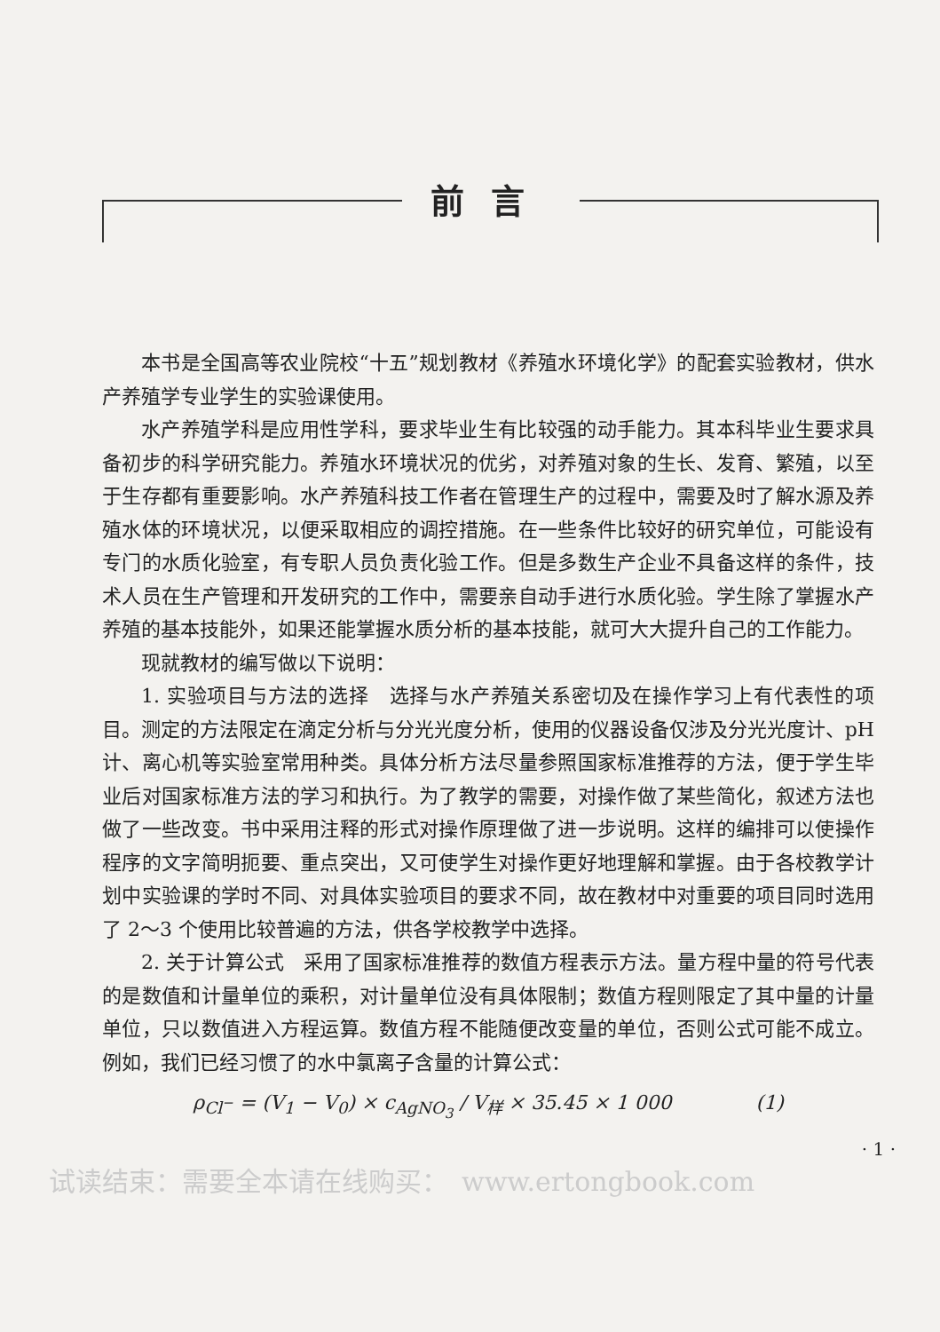前言
本书是全国高等农业院校“十五”规划教材《养殖水环境化学》的配套实验教材，供水产养殖学专业学生的实验课使用。
水产养殖学科是应用性学科，要求毕业生有比较强的动手能力。其本科毕业生要求具备初步的科学研究能力。养殖水环境状况的优劣，对养殖对象的生长、发育、繁殖，以至于生存都有重要影响。水产养殖科技工作者在管理生产的过程中，需要及时了解水源及养殖水体的环境状况，以便采取相应的调控措施。在一些条件比较好的研究单位，可能设有专门的水质化验室，有专职人员负责化验工作。但是多数生产企业不具备这样的条件，技术人员在生产管理和开发研究的工作中，需要亲自动手进行水质化验。学生除了掌握水产养殖的基本技能外，如果还能掌握水质分析的基本技能，就可大大提升自己的工作能力。
现就教材的编写做以下说明：
1. 实验项目与方法的选择　选择与水产养殖关系密切及在操作学习上有代表性的项目。测定的方法限定在滴定分析与分光光度分析，使用的仪器设备仅涉及分光光度计、pH 计、离心机等实验室常用种类。具体分析方法尽量参照国家标准推荐的方法，便于学生毕业后对国家标准方法的学习和执行。为了教学的需要，对操作做了某些简化，叙述方法也做了一些改变。书中采用注释的形式对操作原理做了进一步说明。这样的编排可以使操作程序的文字简明扼要、重点突出，又可使学生对操作更好地理解和掌握。由于各校教学计划中实验课的学时不同、对具体实验项目的要求不同，故在教材中对重要的项目同时选用了 2～3 个使用比较普遍的方法，供各学校教学中选择。
2. 关于计算公式　采用了国家标准推荐的数值方程表示方法。量方程中量的符号代表的是数值和计量单位的乘积，对计量单位没有具体限制；数值方程则限定了其中量的计量单位，只以数值进入方程运算。数值方程不能随便改变量的单位，否则公式可能不成立。例如，我们已经习惯了的水中氯离子含量的计算公式：
ρ<sub>Cl<sup>−</sup></sub> = (V<sub>1</sub> − V<sub>0</sub>) × c<sub>AgNO<sub>3</sub></sub> / V<sub>样</sub> × 35.45 × 1 000 　　　　(1)
· 1 ·
试读结束：需要全本请在线购买：　www.ertongbook.com